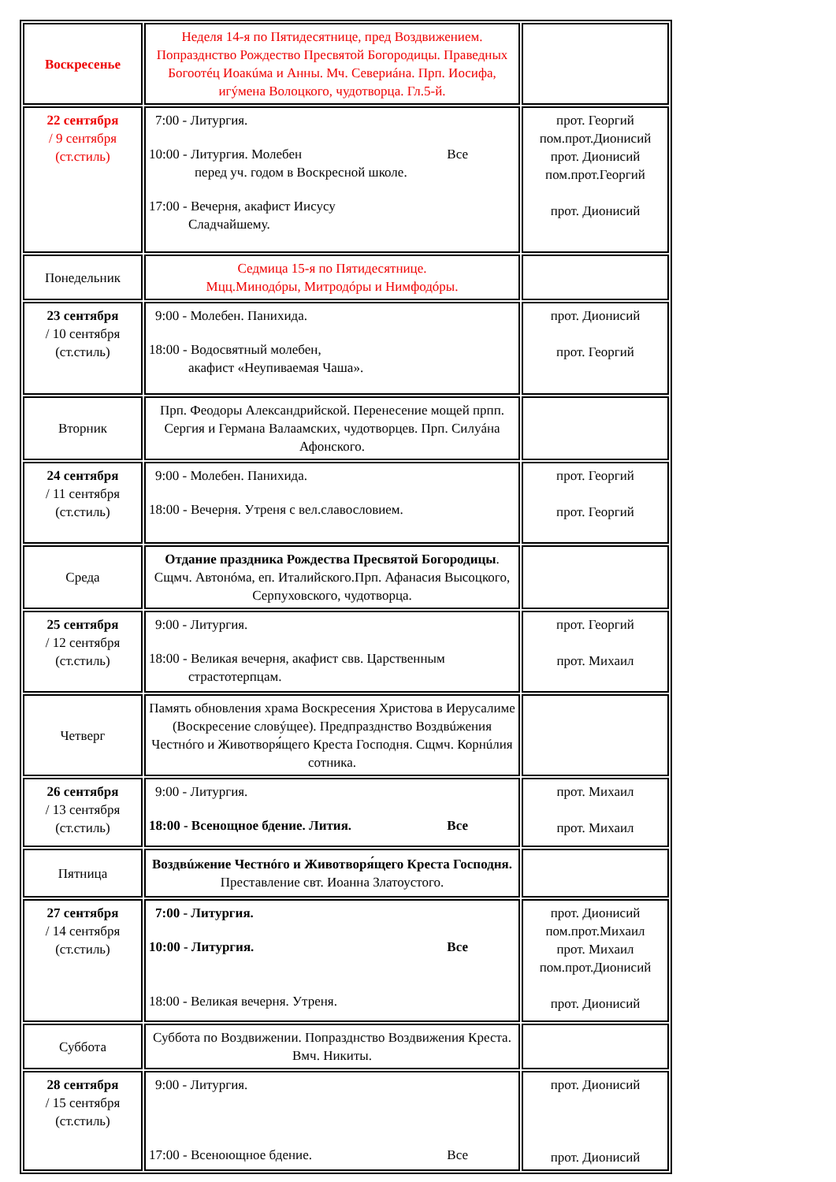| Воскресенье | Неделя 14-я по Пятидесятнице, пред Воздвижением. Попразднство Рождество Пресвятой Богородицы. Праведных Богоотéц Иоакúма и Анны. Мч. Севериáна. Прп. Иосифа, игýмена Волоцкого, чудотворца. Гл.5-й. | |
| 22 сентября / 9 сентября (ст.стиль) | 7:00 - Литургия. 10:00 - Литургия. Молебен Все перед уч. годом в Воскресной школе. 17:00 - Вечерня, акафист Иисусу Сладчайшему. | прот. Георгий пом.прот.Дионисий прот. Дионисий пом.прот.Георгий прот. Дионисий |
| Понедельник | Седмица 15-я по Пятидесятнице. Мцц.Минодóры, Митродóры и Нимфодóры. | |
| 23 сентября / 10 сентября (ст.стиль) | 9:00 - Молебен. Панихида. 18:00 - Водосвятный молебен, акафист «Неупиваемая Чаша». | прот. Дионисий прот. Георгий |
| Вторник | Прп. Феодоры Александрийской. Перенесение мощей прпп. Сергия и Германа Валаамских, чудотворцев. Прп. Силуáна Афонского. | |
| 24 сентября / 11 сентября (ст.стиль) | 9:00 - Молебен. Панихида. 18:00 - Вечерня. Утреня с вел.славословием. | прот. Георгий прот. Георгий |
| Среда | Отдание праздника Рождества Пресвятой Богородицы . Сщмч. Автонóма, еп. Италийского.Прп. Афанасия Высоцкого, Серпуховского, чудотворца. | |
| 25 сентября / 12 сентября (ст.стиль) | 9:00 - Литургия. 18:00 - Великая вечерня, акафист свв. Царственным страстотерпцам. | прот. Георгий прот. Михаил |
| Четверг | Память обновления храма Воскресения Христова в Иерусалиме (Воскресение словýщее). Предпразднство Воздвúжения Честнóго и Животворя́щего Креста Господня. Сщмч. Корнúлия сотника. | |
| 26 сентября / 13 сентября (ст.стиль) | 9:00 - Литургия. 18:00 - Всенощное бдение. Лития. Все | прот. Михаил прот. Михаил |
| Пятница | Воздвúжение Честнóго и Животворя́щего Креста Господня. Преставление свт. Иоанна Златоустого. | |
| 27 сентября / 14 сентября (ст.стиль) | 7:00 - Литургия. 10:00 - Литургия. Все 18:00 - Великая вечерня. Утреня. | прот. Дионисий пом.прот.Михаил прот. Михаил пом.прот.Дионисий прот. Дионисий |
| Суббота | Суббота по Воздвижении. Попразднство Воздвижения Креста. Вмч. Никиты. | |
| 28 сентября / 15 сентября (ст.стиль) | 9:00 - Литургия. 17:00 - Всеноющное бдение. Все | прот. Дионисий прот. Дионисий |